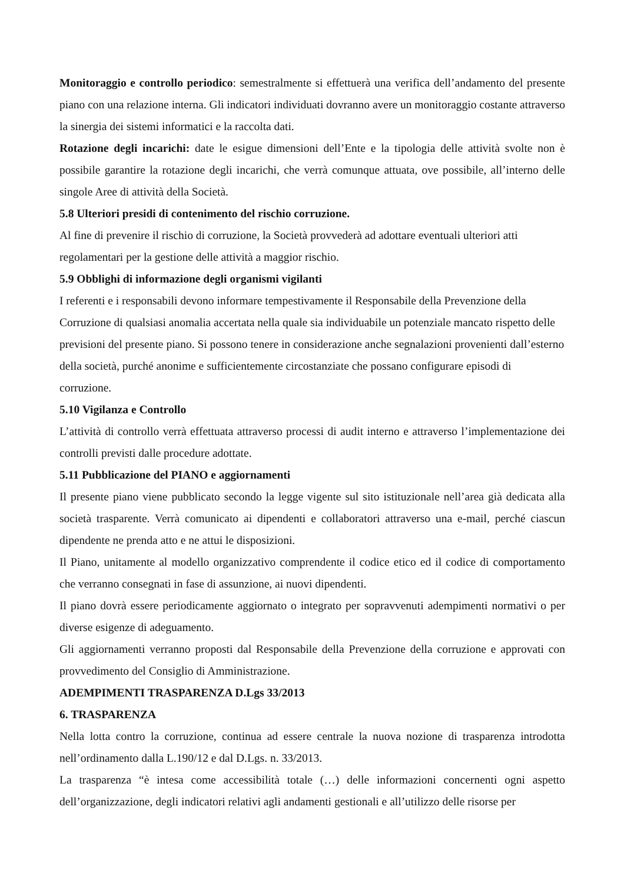Monitoraggio e controllo periodico: semestralmente si effettuerà una verifica dell’andamento del presente piano con una relazione interna. Gli indicatori individuati dovranno avere un monitoraggio costante attraverso la sinergia dei sistemi informatici e la raccolta dati.
Rotazione degli incarichi: date le esigue dimensioni dell’Ente e la tipologia delle attività svolte non è possibile garantire la rotazione degli incarichi, che verrà comunque attuata, ove possibile, all’interno delle singole Aree di attività della Società.
5.8 Ulteriori presidi di contenimento del rischio corruzione.
Al fine di prevenire il rischio di corruzione, la Società provvederà ad adottare eventuali ulteriori atti regolamentari per la gestione delle attività a maggior rischio.
5.9 Obblighi di informazione degli organismi vigilanti
I referenti e i responsabili devono informare tempestivamente il Responsabile della Prevenzione della Corruzione di qualsiasi anomalia accertata nella quale sia individuabile un potenziale mancato rispetto delle previsioni del presente piano. Si possono tenere in considerazione anche segnalazioni provenienti dall’esterno della società, purché anonime e sufficientemente circostanziate che possano configurare episodi di corruzione.
5.10 Vigilanza e Controllo
L’attività di controllo verrà effettuata attraverso processi di audit interno e attraverso l’implementazione dei controlli previsti dalle procedure adottate.
5.11 Pubblicazione del PIANO e aggiornamenti
Il presente piano viene pubblicato secondo la legge vigente sul sito istituzionale nell’area già dedicata alla società trasparente. Verrà comunicato ai dipendenti e collaboratori attraverso una e-mail, perché ciascun dipendente ne prenda atto e ne attui le disposizioni.
Il Piano, unitamente al modello organizzativo comprendente il codice etico ed il codice di comportamento che verranno consegnati in fase di assunzione, ai nuovi dipendenti.
Il piano dovrà essere periodicamente aggiornato o integrato per sopravvenuti adempimenti normativi o per diverse esigenze di adeguamento.
Gli aggiornamenti verranno proposti dal Responsabile della Prevenzione della corruzione e approvati con provvedimento del Consiglio di Amministrazione.
ADEMPIMENTI TRASPARENZA D.Lgs 33/2013
6. TRASPARENZA
Nella lotta contro la corruzione, continua ad essere centrale la nuova nozione di trasparenza introdotta nell’ordinamento dalla L.190/12 e dal D.Lgs. n. 33/2013.
La trasparenza “è intesa come accessibilità totale (…) delle informazioni concernenti ogni aspetto dell’organizzazione, degli indicatori relativi agli andamenti gestionali e all’utilizzo delle risorse per